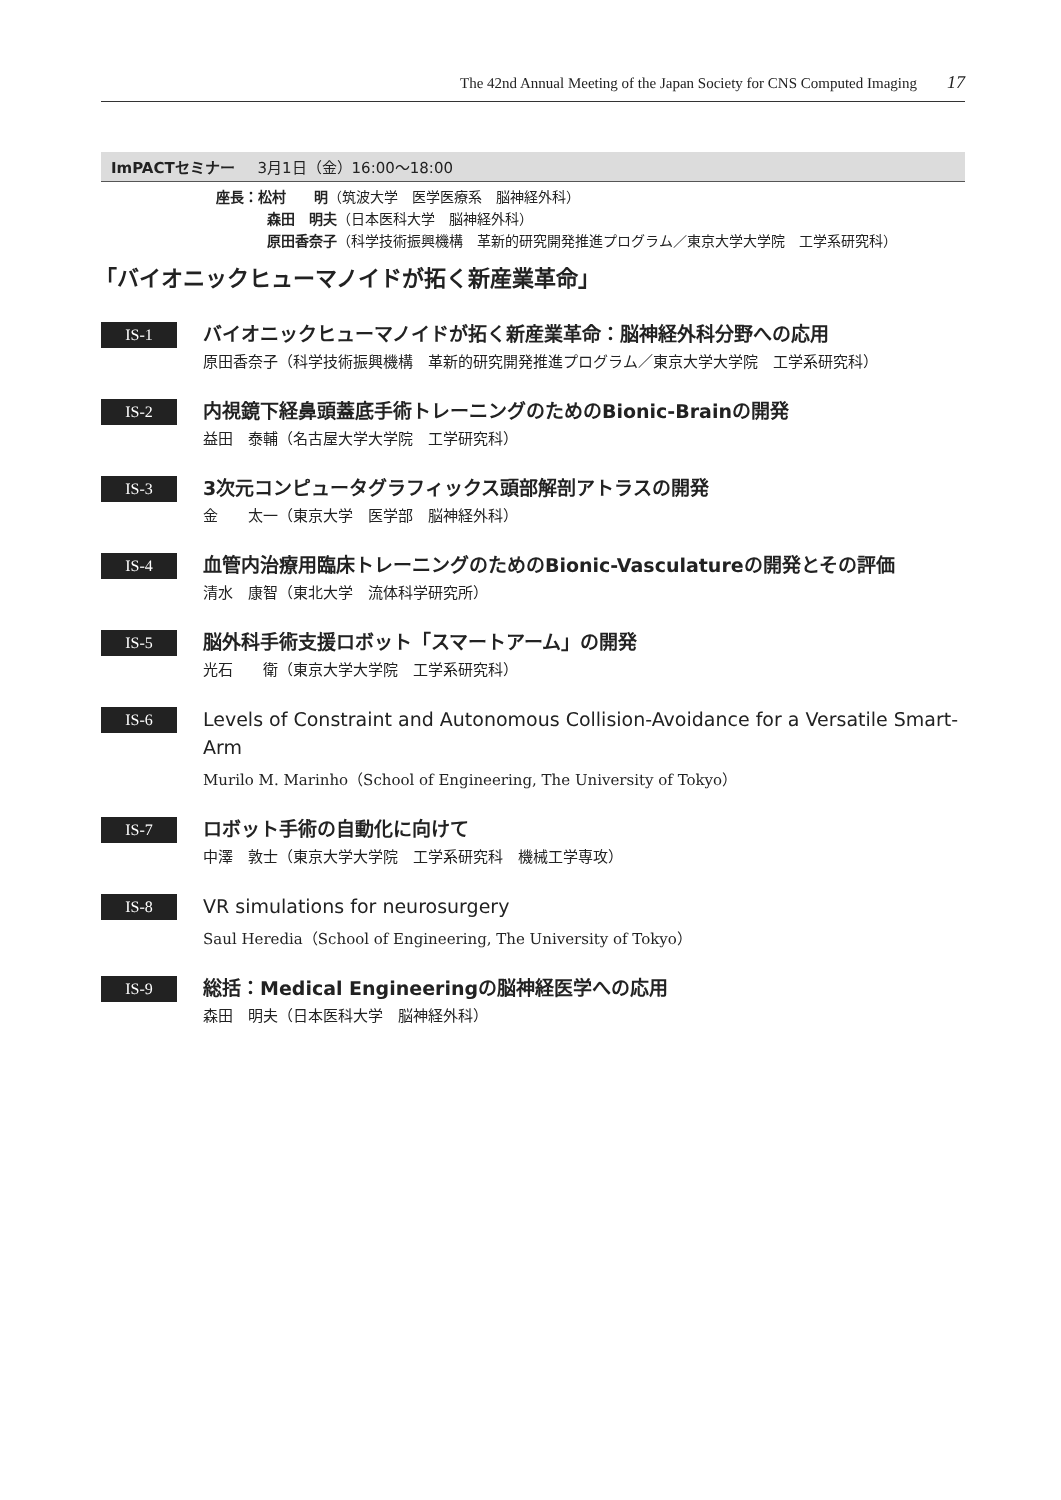The 42nd Annual Meeting of the Japan Society for CNS Computed Imaging 17
ImPACTセミナー 3月1日（金）16:00～18:00
座長：松村　　明（筑波大学　医学医療系　脳神経外科）
森田　明夫（日本医科大学　脳神経外科）
原田香奈子（科学技術振興機構　革新的研究開発推進プログラム／東京大学大学院　工学系研究科）
「バイオニックヒューマノイドが拓く新産業革命」
IS-1
バイオニックヒューマノイドが拓く新産業革命：脳神経外科分野への応用
原田香奈子（科学技術振興機構　革新的研究開発推進プログラム／東京大学大学院　工学系研究科）
IS-2
内視鏡下経鼻頭蓋底手術トレーニングのためのBionic-Brainの開発
益田　泰輔（名古屋大学大学院　工学研究科）
IS-3
3次元コンピュータグラフィックス頭部解剖アトラスの開発
金　　太一（東京大学　医学部　脳神経外科）
IS-4
血管内治療用臨床トレーニングのためのBionic-Vasculatureの開発とその評価
清水　康智（東北大学　流体科学研究所）
IS-5
脳外科手術支援ロボット「スマートアーム」の開発
光石　　衛（東京大学大学院　工学系研究科）
IS-6
Levels of Constraint and Autonomous Collision-Avoidance for a Versatile Smart-Arm
Murilo M. Marinho（School of Engineering, The University of Tokyo）
IS-7
ロボット手術の自動化に向けて
中澤　敦士（東京大学大学院　工学系研究科　機械工学専攻）
IS-8
VR simulations for neurosurgery
Saul Heredia（School of Engineering, The University of Tokyo）
IS-9
総括：Medical Engineeringの脳神経医学への応用
森田　明夫（日本医科大学　脳神経外科）